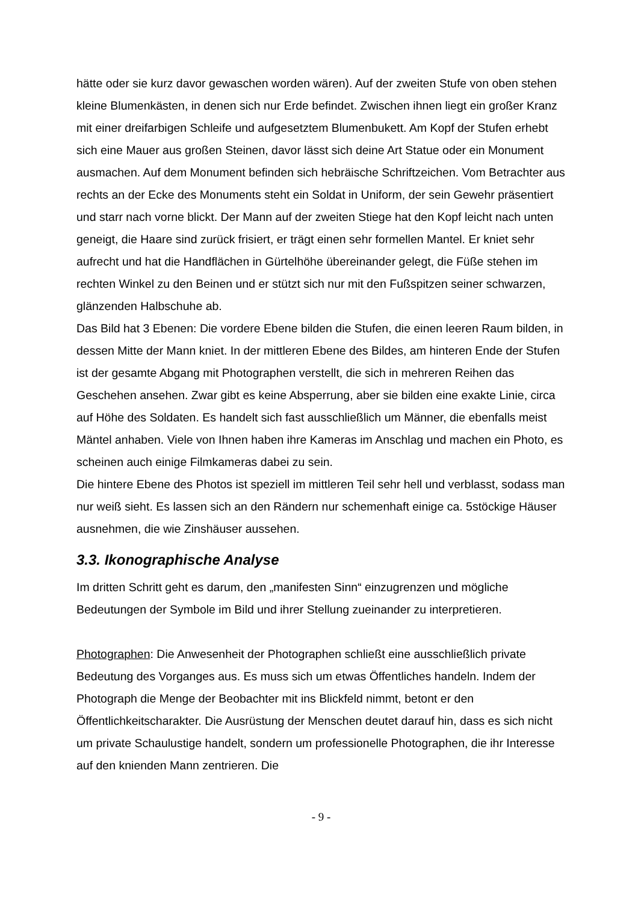hätte oder sie kurz davor gewaschen worden wären). Auf der zweiten Stufe von oben stehen kleine Blumenkästen, in denen sich nur Erde befindet. Zwischen ihnen liegt ein großer Kranz mit einer dreifarbigen Schleife und aufgesetztem Blumenbukett. Am Kopf der Stufen erhebt sich eine Mauer aus großen Steinen, davor lässt sich deine Art Statue oder ein Monument ausmachen. Auf dem Monument befinden sich hebräische Schriftzeichen. Vom Betrachter aus rechts an der Ecke des Monuments steht ein Soldat in Uniform, der sein Gewehr präsentiert und starr nach vorne blickt. Der Mann auf der zweiten Stiege hat den Kopf leicht nach unten geneigt, die Haare sind zurück frisiert, er trägt einen sehr formellen Mantel. Er kniet sehr aufrecht und hat die Handflächen in Gürtelhöhe übereinander gelegt, die Füße stehen im rechten Winkel zu den Beinen und er stützt sich nur mit den Fußspitzen seiner schwarzen, glänzenden Halbschuhe ab.
Das Bild hat 3 Ebenen: Die vordere Ebene bilden die Stufen, die einen leeren Raum bilden, in dessen Mitte der Mann kniet. In der mittleren Ebene des Bildes, am hinteren Ende der Stufen ist der gesamte Abgang mit Photographen verstellt, die sich in mehreren Reihen das Geschehen ansehen. Zwar gibt es keine Absperrung, aber sie bilden eine exakte Linie, circa auf Höhe des Soldaten. Es handelt sich fast ausschließlich um Männer, die ebenfalls meist Mäntel anhaben. Viele von Ihnen haben ihre Kameras im Anschlag und machen ein Photo, es scheinen auch einige Filmkameras dabei zu sein.
Die hintere Ebene des Photos ist speziell im mittleren Teil sehr hell und verblasst, sodass man nur weiß sieht. Es lassen sich an den Rändern nur schemenhaft einige ca. 5stöckige Häuser ausnehmen, die wie Zinshäuser aussehen.
3.3. Ikonographische Analyse
Im dritten Schritt geht es darum, den „manifesten Sinn“ einzugrenzen und mögliche Bedeutungen der Symbole im Bild und ihrer Stellung zueinander zu interpretieren.
Photographen: Die Anwesenheit der Photographen schließt eine ausschließlich private Bedeutung des Vorganges aus. Es muss sich um etwas Öffentliches handeln. Indem der Photograph die Menge der Beobachter mit ins Blickfeld nimmt, betont er den Öffentlichkeitscharakter. Die Ausrüstung der Menschen deutet darauf hin, dass es sich nicht um private Schaulustige handelt, sondern um professionelle Photographen, die ihr Interesse auf den knienden Mann zentrieren. Die
- 9 -